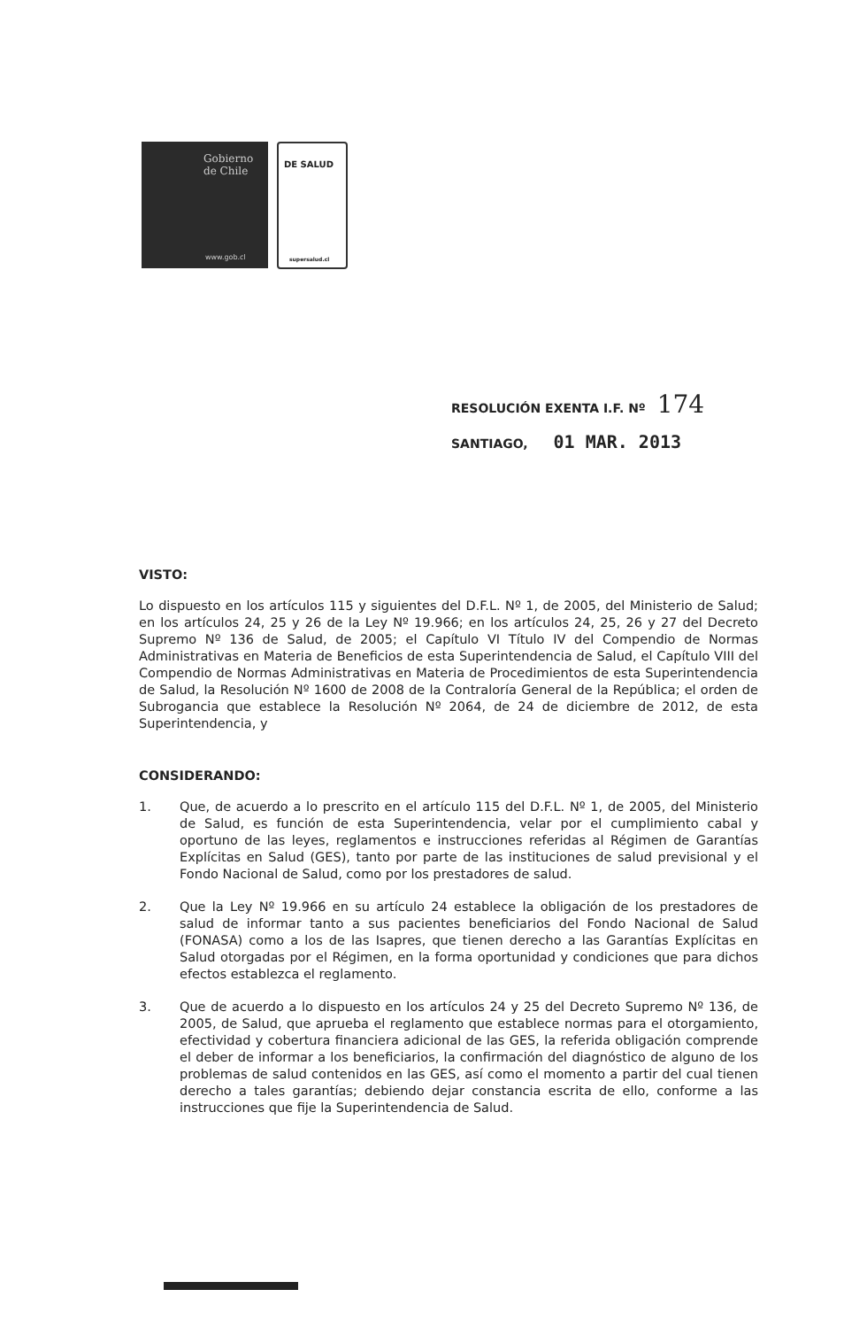Gobierno
de Chile
www.gob.cl
DE SALUD
supersalud.cl
RESOLUCIÓN EXENTA I.F. Nº 174
SANTIAGO, 01 MAR. 2013
VISTO:
Lo dispuesto en los artículos 115 y siguientes del D.F.L. Nº 1, de 2005, del Ministerio de Salud; en los artículos 24, 25 y 26 de la Ley Nº 19.966; en los artículos 24, 25, 26 y 27 del Decreto Supremo Nº 136 de Salud, de 2005; el Capítulo VI Título IV del Compendio de Normas Administrativas en Materia de Beneficios de esta Superintendencia de Salud, el Capítulo VIII del Compendio de Normas Administrativas en Materia de Procedimientos de esta Superintendencia de Salud, la Resolución Nº 1600 de 2008 de la Contraloría General de la República; el orden de Subrogancia que establece la Resolución Nº 2064, de 24 de diciembre de 2012, de esta Superintendencia, y
CONSIDERANDO:
1. Que, de acuerdo a lo prescrito en el artículo 115 del D.F.L. Nº 1, de 2005, del Ministerio de Salud, es función de esta Superintendencia, velar por el cumplimiento cabal y oportuno de las leyes, reglamentos e instrucciones referidas al Régimen de Garantías Explícitas en Salud (GES), tanto por parte de las instituciones de salud previsional y el Fondo Nacional de Salud, como por los prestadores de salud.
2. Que la Ley Nº 19.966 en su artículo 24 establece la obligación de los prestadores de salud de informar tanto a sus pacientes beneficiarios del Fondo Nacional de Salud (FONASA) como a los de las Isapres, que tienen derecho a las Garantías Explícitas en Salud otorgadas por el Régimen, en la forma oportunidad y condiciones que para dichos efectos establezca el reglamento.
3. Que de acuerdo a lo dispuesto en los artículos 24 y 25 del Decreto Supremo Nº 136, de 2005, de Salud, que aprueba el reglamento que establece normas para el otorgamiento, efectividad y cobertura financiera adicional de las GES, la referida obligación comprende el deber de informar a los beneficiarios, la confirmación del diagnóstico de alguno de los problemas de salud contenidos en las GES, así como el momento a partir del cual tienen derecho a tales garantías; debiendo dejar constancia escrita de ello, conforme a las instrucciones que fije la Superintendencia de Salud.